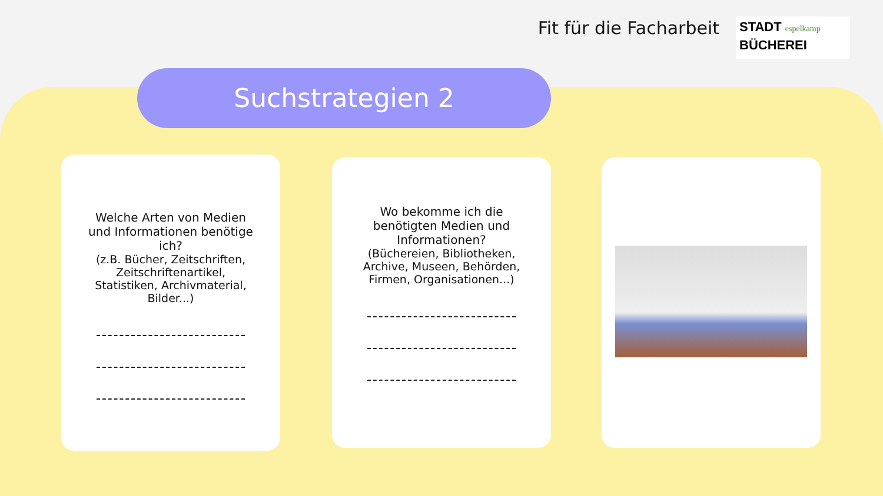Fit für die Facharbeit
STADT espelkamp
BÜCHEREI
Suchstrategien 2
Welche Arten von Medien und Informationen benötige ich?
(z.B. Bücher, Zeitschriften, Zeitschriftenartikel, Statistiken, Archivmaterial, Bilder...)
Wo bekomme ich die benötigten Medien und Informationen?
(Büchereien, Bibliotheken, Archive, Museen, Behörden, Firmen, Organisationen...)